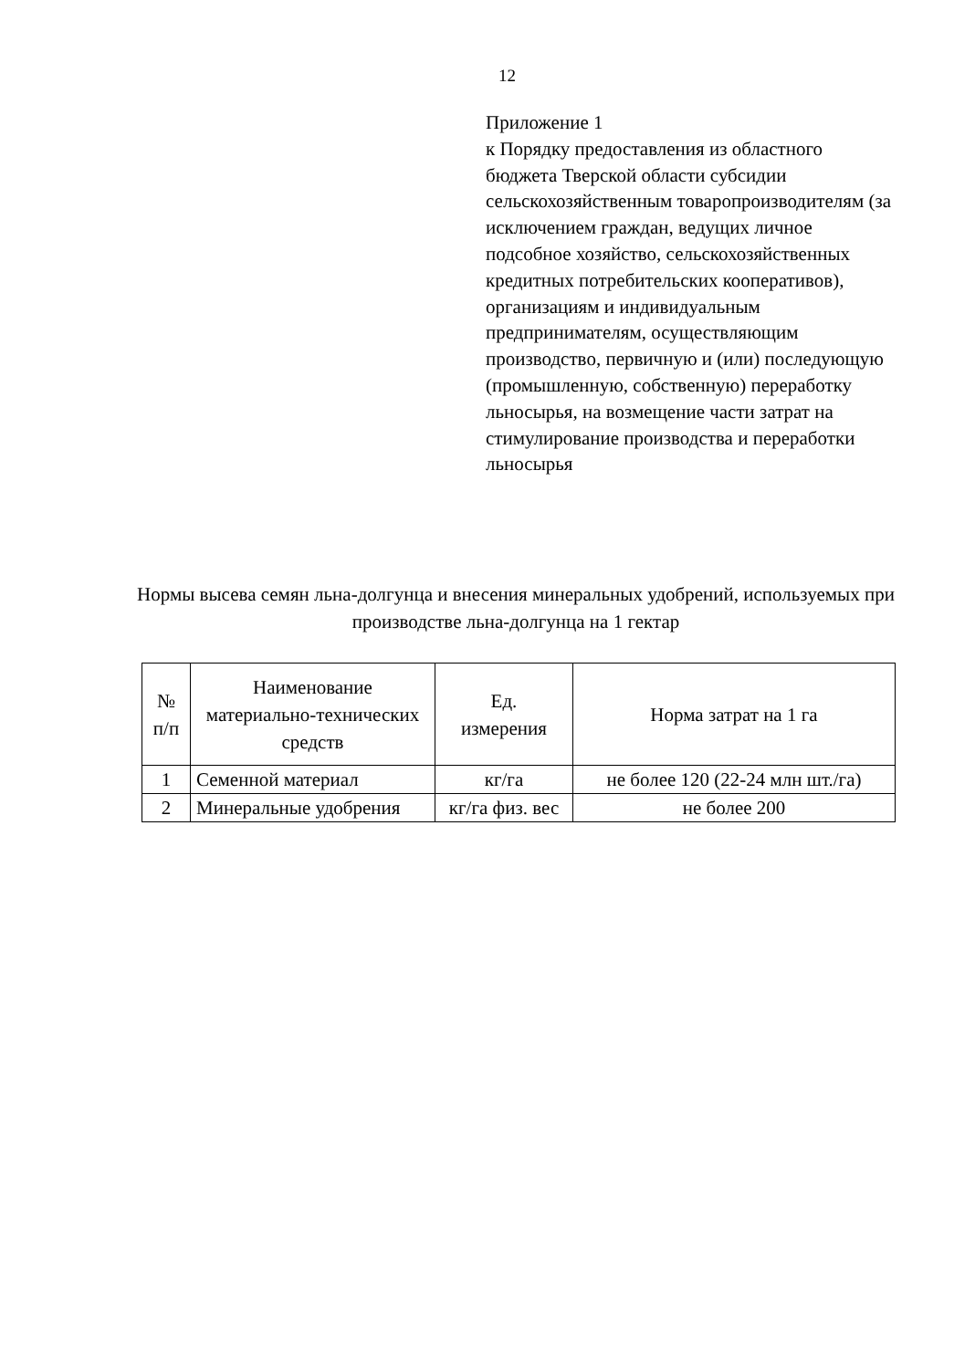12
Приложение 1
к Порядку предоставления из областного бюджета Тверской области субсидии сельскохозяйственным товаропроизводителям (за исключением граждан, ведущих личное подсобное хозяйство, сельскохозяйственных кредитных потребительских кооперативов), организациям и индивидуальным предпринимателям, осуществляющим производство, первичную и (или) последующую (промышленную, собственную) переработку льносырья, на возмещение части затрат на стимулирование производства и переработки льносырья
Нормы высева семян льна-долгунца и внесения минеральных удобрений, используемых при производстве льна-долгунца на 1 гектар
| № п/п | Наименование материально-технических средств | Ед. измерения | Норма затрат на 1 га |
| --- | --- | --- | --- |
| 1 | Семенной материал | кг/га | не более 120 (22-24 млн шт./га) |
| 2 | Минеральные удобрения | кг/га физ. вес | не более 200 |